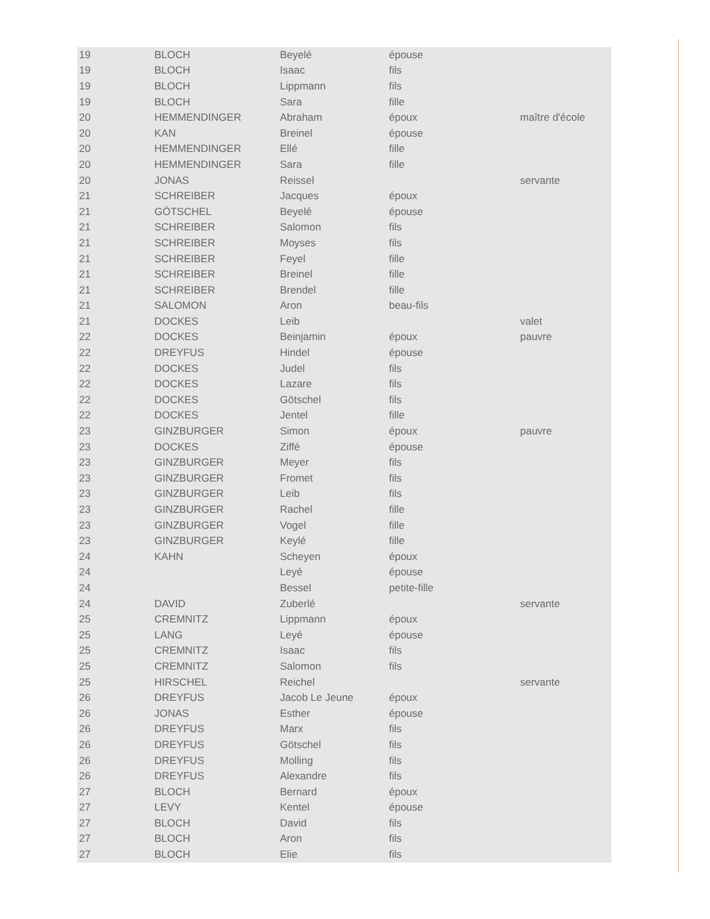| 19 | BLOCH | Beyelé | épouse | |
| 19 | BLOCH | Isaac | fils | |
| 19 | BLOCH | Lippmann | fils | |
| 19 | BLOCH | Sara | fille | |
| 20 | HEMMENDINGER | Abraham | époux | maître d'école |
| 20 | KAN | Breinel | épouse | |
| 20 | HEMMENDINGER | Ellé | fille | |
| 20 | HEMMENDINGER | Sara | fille | |
| 20 | JONAS | Reissel | | servante |
| 21 | SCHREIBER | Jacques | époux | |
| 21 | GÖTSCHEL | Beyelé | épouse | |
| 21 | SCHREIBER | Salomon | fils | |
| 21 | SCHREIBER | Moyses | fils | |
| 21 | SCHREIBER | Feyel | fille | |
| 21 | SCHREIBER | Breinel | fille | |
| 21 | SCHREIBER | Brendel | fille | |
| 21 | SALOMON | Aron | beau-fils | |
| 21 | DOCKES | Leib | | valet |
| 22 | DOCKES | Beinjamin | époux | pauvre |
| 22 | DREYFUS | Hindel | épouse | |
| 22 | DOCKES | Judel | fils | |
| 22 | DOCKES | Lazare | fils | |
| 22 | DOCKES | Götschel | fils | |
| 22 | DOCKES | Jentel | fille | |
| 23 | GINZBURGER | Simon | époux | pauvre |
| 23 | DOCKES | Ziffé | épouse | |
| 23 | GINZBURGER | Meyer | fils | |
| 23 | GINZBURGER | Fromet | fils | |
| 23 | GINZBURGER | Leib | fils | |
| 23 | GINZBURGER | Rachel | fille | |
| 23 | GINZBURGER | Vogel | fille | |
| 23 | GINZBURGER | Keylé | fille | |
| 24 | KAHN | Scheyen | époux | |
| 24 | | Leyé | épouse | |
| 24 | | Bessel | petite-fille | |
| 24 | DAVID | Zuberlé | | servante |
| 25 | CREMNITZ | Lippmann | époux | |
| 25 | LANG | Leyé | épouse | |
| 25 | CREMNITZ | Isaac | fils | |
| 25 | CREMNITZ | Salomon | fils | |
| 25 | HIRSCHEL | Reichel | | servante |
| 26 | DREYFUS | Jacob Le Jeune | époux | |
| 26 | JONAS | Esther | épouse | |
| 26 | DREYFUS | Marx | fils | |
| 26 | DREYFUS | Götschel | fils | |
| 26 | DREYFUS | Molling | fils | |
| 26 | DREYFUS | Alexandre | fils | |
| 27 | BLOCH | Bernard | époux | |
| 27 | LEVY | Kentel | épouse | |
| 27 | BLOCH | David | fils | |
| 27 | BLOCH | Aron | fils | |
| 27 | BLOCH | Elie | fils | |